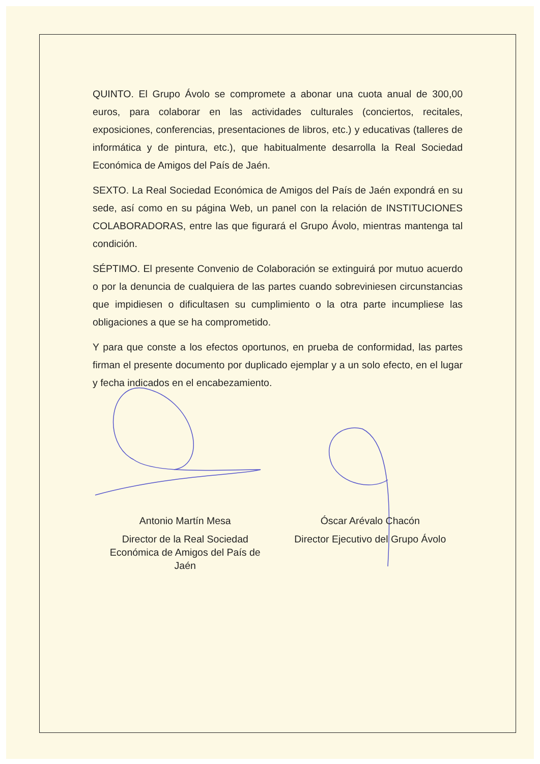QUINTO. El Grupo Ávolo se compromete a abonar una cuota anual de 300,00 euros, para colaborar en las actividades culturales (conciertos, recitales, exposiciones, conferencias, presentaciones de libros, etc.) y educativas (talleres de informática y de pintura, etc.), que habitualmente desarrolla la Real Sociedad Económica de Amigos del País de Jaén.
SEXTO. La Real Sociedad Económica de Amigos del País de Jaén expondrá en su sede, así como en su página Web, un panel con la relación de INSTITUCIONES COLABORADORAS, entre las que figurará el Grupo Ávolo, mientras mantenga tal condición.
SÉPTIMO. El presente Convenio de Colaboración se extinguirá por mutuo acuerdo o por la denuncia de cualquiera de las partes cuando sobreviniesen circunstancias que impidiesen o dificultasen su cumplimiento o la otra parte incumpliese las obligaciones a que se ha comprometido.
Y para que conste a los efectos oportunos, en prueba de conformidad, las partes firman el presente documento por duplicado ejemplar y a un solo efecto, en el lugar y fecha indicados en el encabezamiento.
Antonio Martín Mesa
Director de la Real Sociedad
Económica de Amigos del País de
Jaén
Óscar Arévalo Chacón
Director Ejecutivo del Grupo Ávolo